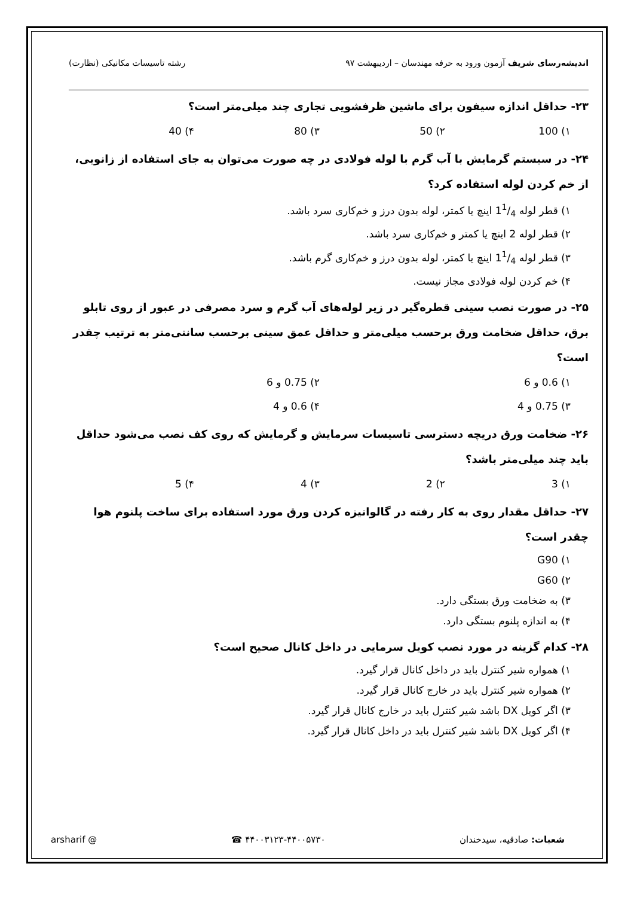اندیشه‌رسای شریف آزمون ورود به حرفه مهندسان – اردیبهشت ۹۷
رشته تاسیسات مکانیکی (نظارت)
۲۳- حداقل اندازه سیفون برای ماشین ظرفشویی تجاری چند میلی‌متر است؟
۱) 100 ۲) 50 ۳) 80 ۴) 40
۲۴- در سیستم گرمایش با آب گرم با لوله فولادی در چه صورت می‌توان به جای استفاده از زانویی، از خم کردن لوله استفاده کرد؟
۱) قطر لوله 11/4 اینچ یا کمتر، لوله بدون درز و خم‌کاری سرد باشد.
۲) قطر لوله 2 اینچ یا کمتر و خم‌کاری سرد باشد.
۳) قطر لوله 11/4 اینچ یا کمتر، لوله بدون درز و خم‌کاری گرم باشد.
۴) خم کردن لوله فولادی مجاز نیست.
۲۵- در صورت نصب سینی قطره‌گیر در زیر لوله‌های آب گرم و سرد مصرفی در عبور از روی تابلو برق، حداقل ضخامت ورق برحسب میلی‌متر و حداقل عمق سینی برحسب سانتی‌متر به ترتیب چقدر است؟
۱) 0.6 و 6 ۲) 0.75 و 6
۳) 0.75 و 4 ۴) 0.6 و 4
۲۶- ضخامت ورق دریچه دسترسی تاسیسات سرمایش و گرمایش که روی کف نصب می‌شود حداقل باید چند میلی‌متر باشد؟
۱) 3 ۲) 2 ۳) 4 ۴) 5
۲۷- حداقل مقدار روی به کار رفته در گالوانیزه کردن ورق مورد استفاده برای ساخت پلنوم هوا چقدر است؟
۱) G90
۲) G60
۳) به ضخامت ورق بستگی دارد.
۴) به اندازه پلنوم بستگی دارد.
۲۸- کدام گزینه در مورد نصب کویل سرمایی در داخل کانال صحیح است؟
۱) همواره شیر کنترل باید در داخل کانال قرار گیرد.
۲) همواره شیر کنترل باید در خارج کانال قرار گیرد.
۳) اگر کویل DX باشد شیر کنترل باید در خارج کانال قرار گیرد.
۴) اگر کویل DX باشد شیر کنترل باید در داخل کانال قرار گیرد.
شعبات: صادقیه، سیدخندان ۴۴۰۰۳۱۲۳-۴۴۰۰۵۷۳۰ ☎ @ arsharif